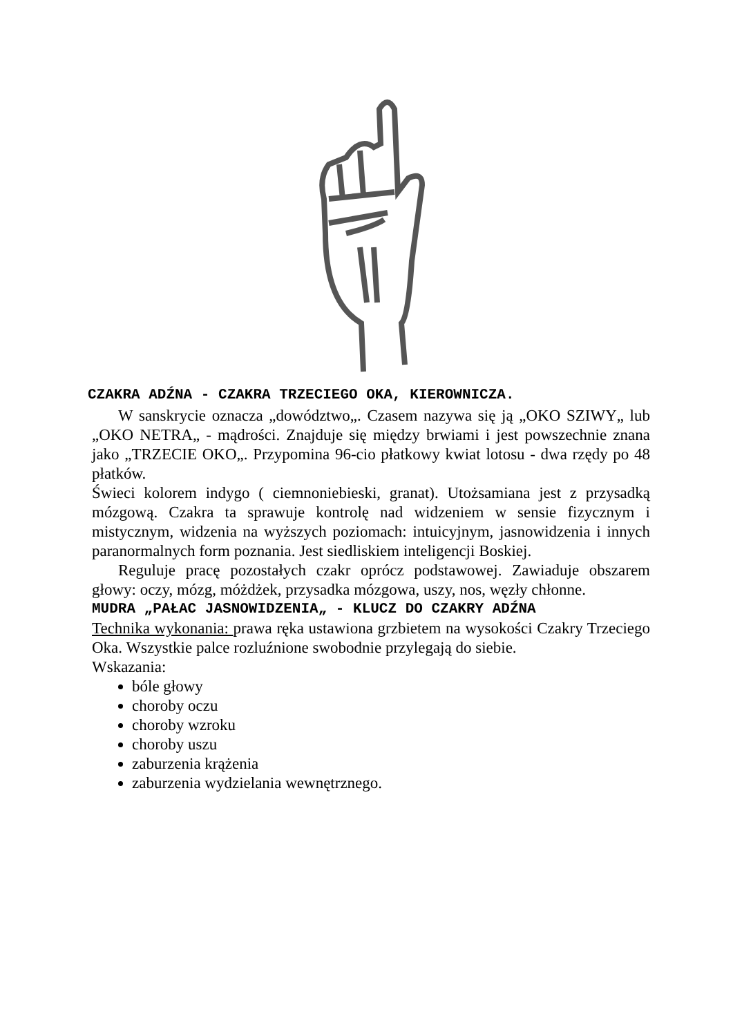CZAKRA ADŹNA - CZAKRA TRZECIEGO OKA, KIEROWNICZA.
W sanskrycie oznacza „dowództwo„. Czasem nazywa się ją „OKO SZIWY„ lub „OKO NETRA„ - mądrości. Znajduje się między brwiami i jest powszechnie znana jako „TRZECIE OKO„. Przypomina 96-cio płatkowy kwiat lotosu - dwa rzędy po 48 płatków.
Świeci kolorem indygo ( ciemnoniebieski, granat). Utożsamiana jest z przysadką mózgową. Czakra ta sprawuje kontrolę nad widzeniem w sensie fizycznym i mistycznym, widzenia na wyższych poziomach: intuicyjnym, jasnowidzenia i innych paranormalnych form poznania. Jest siedliskiem inteligencji Boskiej.
Reguluje pracę pozostałych czakr oprócz podstawowej. Zawiaduje obszarem głowy: oczy, mózg, móżdżek, przysadka mózgowa, uszy, nos, węzły chłonne.
MUDRA „PAŁAC JASNOWIDZENIA„ - KLUCZ DO CZAKRY ADŹNA
Technika wykonania: prawa ręka ustawiona grzbietem na wysokości Czakry Trzeciego Oka. Wszystkie palce rozluźnione swobodnie przylegają do siebie.
Wskazania:
bóle głowy
choroby oczu
choroby wzroku
choroby uszu
zaburzenia krążenia
zaburzenia wydzielania wewnętrznego.